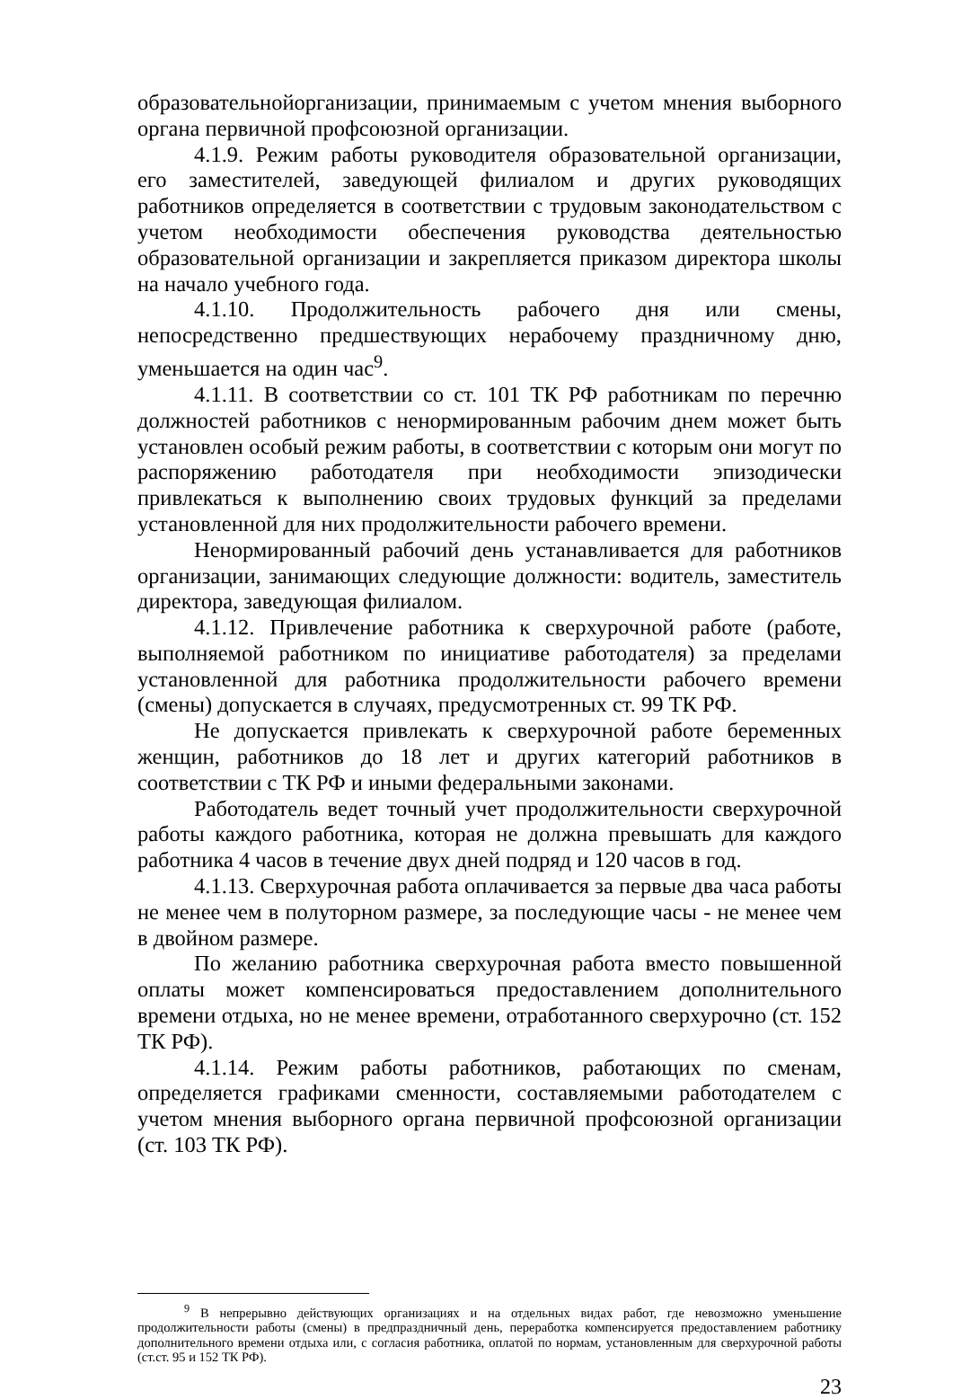образовательнойорганизации, принимаемым с учетом мнения выборного органа первичной профсоюзной организации.
4.1.9. Режим работы руководителя образовательной организации, его заместителей, заведующей филиалом и других руководящих работников определяется в соответствии с трудовым законодательством с учетом необходимости обеспечения руководства деятельностью образовательной организации и закрепляется приказом директора школы на начало учебного года.
4.1.10. Продолжительность рабочего дня или смены, непосредственно предшествующих нерабочему праздничному дню, уменьшается на один час<sup>9</sup>.
4.1.11. В соответствии со ст. 101 ТК РФ работникам по перечню должностей работников с ненормированным рабочим днем может быть установлен особый режим работы, в соответствии с которым они могут по распоряжению работодателя при необходимости эпизодически привлекаться к выполнению своих трудовых функций за пределами установленной для них продолжительности рабочего времени.
Ненормированный рабочий день устанавливается для работников организации, занимающих следующие должности: водитель, заместитель директора, заведующая филиалом.
4.1.12. Привлечение работника к сверхурочной работе (работе, выполняемой работником по инициативе работодателя) за пределами установленной для работника продолжительности рабочего времени (смены) допускается в случаях, предусмотренных ст. 99 ТК РФ.
Не допускается привлекать к сверхурочной работе беременных женщин, работников до 18 лет и других категорий работников в соответствии с ТК РФ и иными федеральными законами.
Работодатель ведет точный учет продолжительности сверхурочной работы каждого работника, которая не должна превышать для каждого работника 4 часов в течение двух дней подряд и 120 часов в год.
4.1.13. Сверхурочная работа оплачивается за первые два часа работы не менее чем в полуторном размере, за последующие часы - не менее чем в двойном размере.
По желанию работника сверхурочная работа вместо повышенной оплаты может компенсироваться предоставлением дополнительного времени отдыха, но не менее времени, отработанного сверхурочно (ст. 152 ТК РФ).
4.1.14. Режим работы работников, работающих по сменам, определяется графиками сменности, составляемыми работодателем с учетом мнения выборного органа первичной профсоюзной организации (ст. 103 ТК РФ).
<sup>9</sup> В непрерывно действующих организациях и на отдельных видах работ, где невозможно уменьшение продолжительности работы (смены) в предпраздничный день, переработка компенсируется предоставлением работнику дополнительного времени отдыха или, с согласия работника, оплатой по нормам, установленным для сверхурочной работы (ст.ст. 95 и 152 ТК РФ).
23